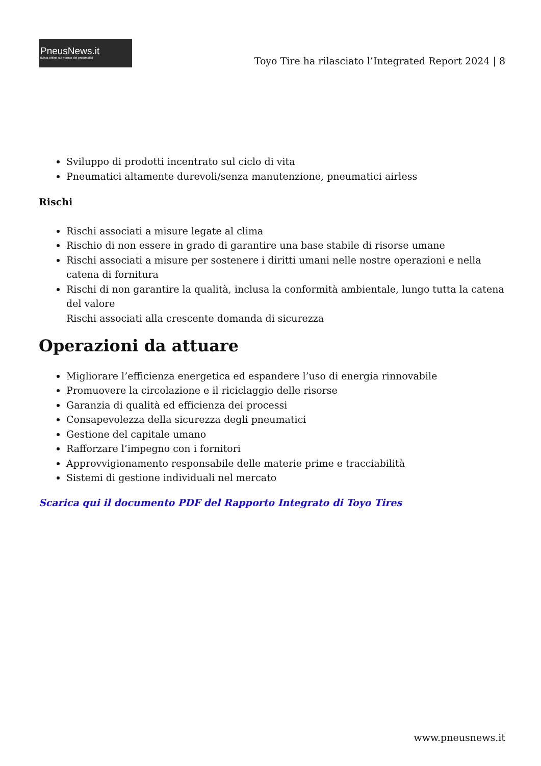PneusNews.it
rivista online sul mondo dei pneumatici
Toyo Tire ha rilasciato l’Integrated Report 2024 | 8
Sviluppo di prodotti incentrato sul ciclo di vita
Pneumatici altamente durevoli/senza manutenzione, pneumatici airless
Rischi
Rischi associati a misure legate al clima
Rischio di non essere in grado di garantire una base stabile di risorse umane
Rischi associati a misure per sostenere i diritti umani nelle nostre operazioni e nella catena di fornitura
Rischi di non garantire la qualità, inclusa la conformità ambientale, lungo tutta la catena del valore
Rischi associati alla crescente domanda di sicurezza
Operazioni da attuare
Migliorare l’efficienza energetica ed espandere l’uso di energia rinnovabile
Promuovere la circolazione e il riciclaggio delle risorse
Garanzia di qualità ed efficienza dei processi
Consapevolezza della sicurezza degli pneumatici
Gestione del capitale umano
Rafforzare l’impegno con i fornitori
Approvvigionamento responsabile delle materie prime e tracciabilità
Sistemi di gestione individuali nel mercato
Scarica qui il documento PDF del Rapporto Integrato di Toyo Tires
www.pneusnews.it